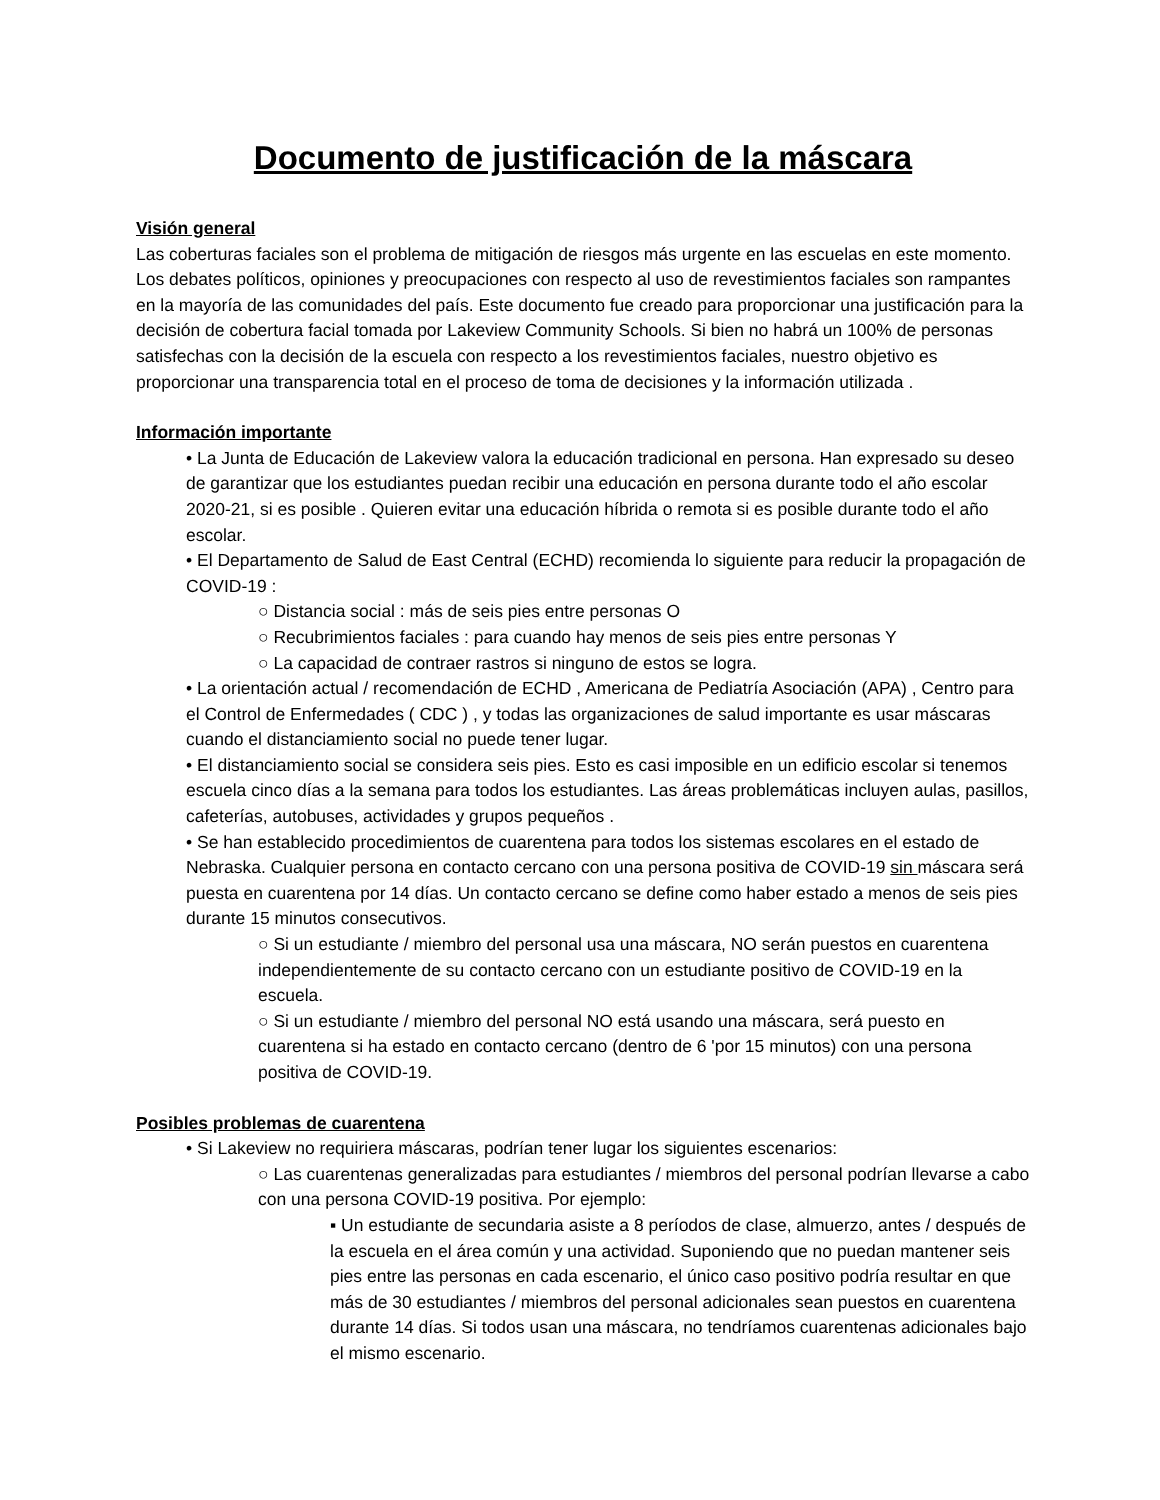Documento de justificación de la máscara
Visión general
Las coberturas faciales son el problema de mitigación de riesgos más urgente en las escuelas en este momento. Los debates políticos, opiniones y preocupaciones con respecto al uso de revestimientos faciales son rampantes en la mayoría de las comunidades del país. Este documento fue creado para proporcionar una justificación para la decisión de cobertura facial tomada por Lakeview Community Schools. Si bien no habrá un 100% de personas satisfechas con la decisión de la escuela con respecto a los revestimientos faciales, nuestro objetivo es proporcionar una transparencia total en el proceso de toma de decisiones y la información utilizada .
Información importante
• La Junta de Educación de Lakeview valora la educación tradicional en persona. Han expresado su deseo de garantizar que los estudiantes puedan recibir una educación en persona durante todo el año escolar 2020-21, si es posible . Quieren evitar una educación híbrida o remota si es posible durante todo el año escolar.
• El Departamento de Salud de East Central (ECHD) recomienda lo siguiente para reducir la propagación de COVID-19 :
○ Distancia social : más de seis pies entre personas O
○ Recubrimientos faciales : para cuando hay menos de seis pies entre personas Y
○ La capacidad de contraer rastros si ninguno de estos se logra.
• La orientación actual / recomendación de ECHD , Americana de Pediatría Asociación (APA) , Centro para el Control de Enfermedades ( CDC ) , y todas las organizaciones de salud importante es usar máscaras cuando el distanciamiento social no puede tener lugar.
• El distanciamiento social se considera seis pies. Esto es casi imposible en un edificio escolar si tenemos escuela cinco días a la semana para todos los estudiantes. Las áreas problemáticas incluyen aulas, pasillos, cafeterías, autobuses, actividades y grupos pequeños .
• Se han establecido procedimientos de cuarentena para todos los sistemas escolares en el estado de Nebraska. Cualquier persona en contacto cercano con una persona positiva de COVID-19 sin máscara será puesta en cuarentena por 14 días. Un contacto cercano se define como haber estado a menos de seis pies durante 15 minutos consecutivos.
○ Si un estudiante / miembro del personal usa una máscara, NO serán puestos en cuarentena independientemente de su contacto cercano con un estudiante positivo de COVID-19 en la escuela.
○ Si un estudiante / miembro del personal NO está usando una máscara, será puesto en cuarentena si ha estado en contacto cercano (dentro de 6 'por 15 minutos) con una persona positiva de COVID-19.
Posibles problemas de cuarentena
• Si Lakeview no requiriera máscaras, podrían tener lugar los siguientes escenarios:
○ Las cuarentenas generalizadas para estudiantes / miembros del personal podrían llevarse a cabo con una persona COVID-19 positiva. Por ejemplo:
▪ Un estudiante de secundaria asiste a 8 períodos de clase, almuerzo, antes / después de la escuela en el área común y una actividad. Suponiendo que no puedan mantener seis pies entre las personas en cada escenario, el único caso positivo podría resultar en que más de 30 estudiantes / miembros del personal adicionales sean puestos en cuarentena durante 14 días. Si todos usan una máscara, no tendríamos cuarentenas adicionales bajo el mismo escenario.